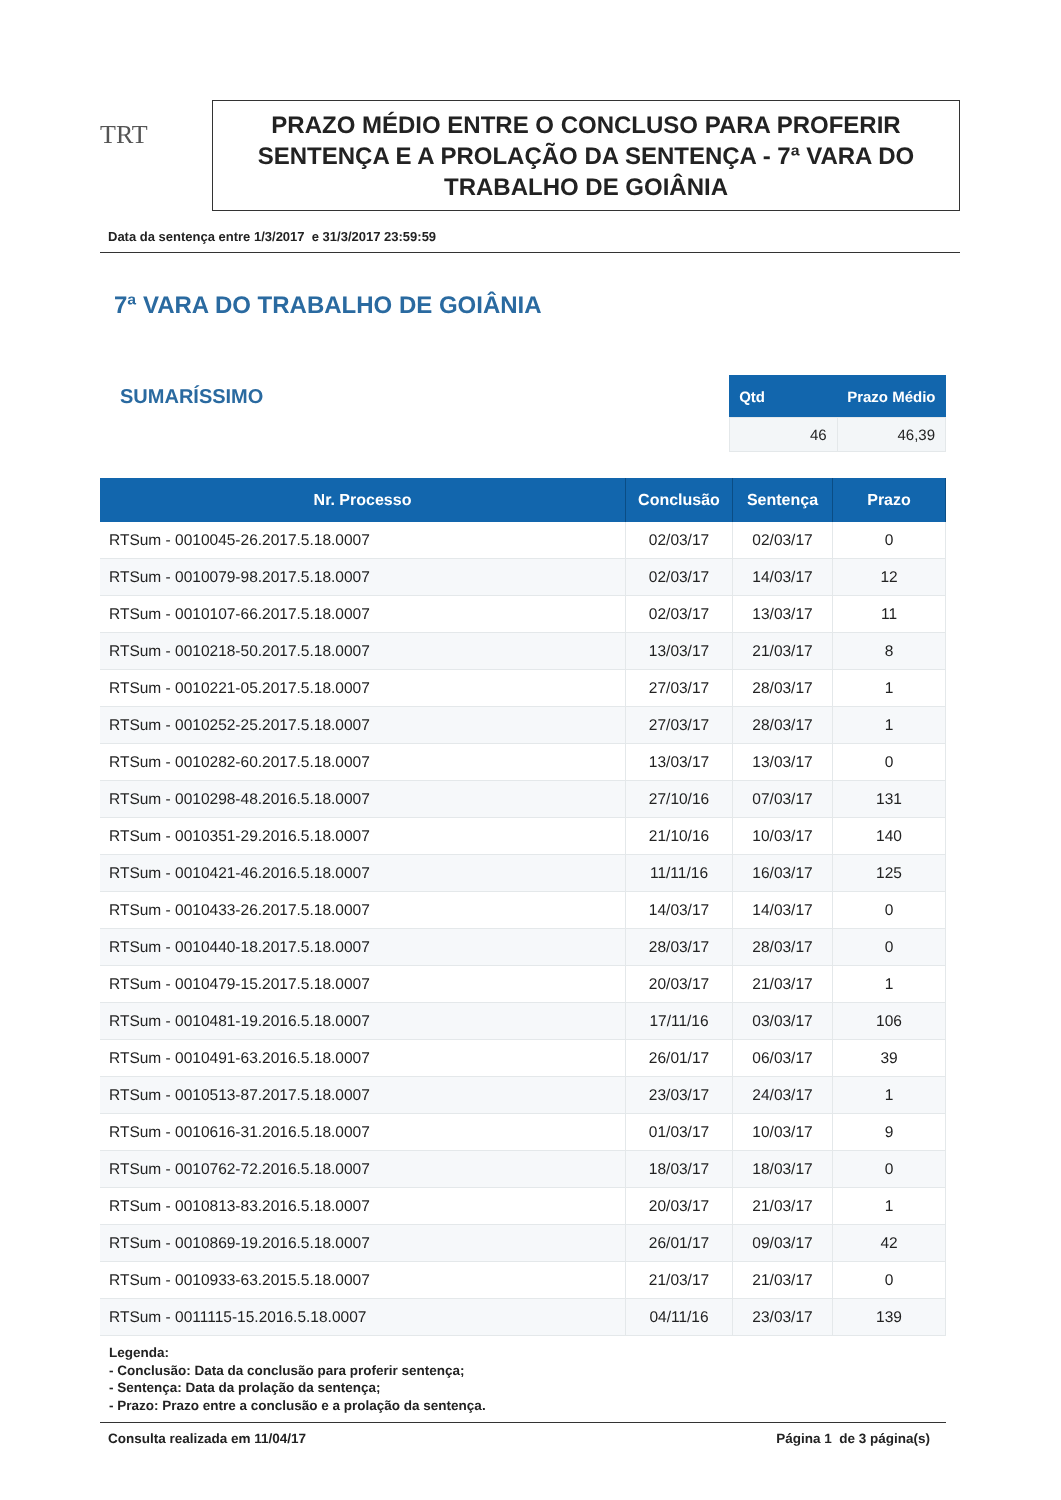TRT
PRAZO MÉDIO ENTRE O CONCLUSO PARA PROFERIR SENTENÇA E A PROLAÇÃO DA SENTENÇA - 7ª VARA DO TRABALHO DE GOIÂNIA
Data da sentença entre 1/3/2017 e 31/3/2017 23:59:59
7ª VARA DO TRABALHO DE GOIÂNIA
SUMARÍSSIMO
| Qtd | Prazo Médio |
| --- | --- |
| 46 | 46,39 |
| Nr. Processo | Conclusão | Sentença | Prazo |
| --- | --- | --- | --- |
| RTSum - 0010045-26.2017.5.18.0007 | 02/03/17 | 02/03/17 | 0 |
| RTSum - 0010079-98.2017.5.18.0007 | 02/03/17 | 14/03/17 | 12 |
| RTSum - 0010107-66.2017.5.18.0007 | 02/03/17 | 13/03/17 | 11 |
| RTSum - 0010218-50.2017.5.18.0007 | 13/03/17 | 21/03/17 | 8 |
| RTSum - 0010221-05.2017.5.18.0007 | 27/03/17 | 28/03/17 | 1 |
| RTSum - 0010252-25.2017.5.18.0007 | 27/03/17 | 28/03/17 | 1 |
| RTSum - 0010282-60.2017.5.18.0007 | 13/03/17 | 13/03/17 | 0 |
| RTSum - 0010298-48.2016.5.18.0007 | 27/10/16 | 07/03/17 | 131 |
| RTSum - 0010351-29.2016.5.18.0007 | 21/10/16 | 10/03/17 | 140 |
| RTSum - 0010421-46.2016.5.18.0007 | 11/11/16 | 16/03/17 | 125 |
| RTSum - 0010433-26.2017.5.18.0007 | 14/03/17 | 14/03/17 | 0 |
| RTSum - 0010440-18.2017.5.18.0007 | 28/03/17 | 28/03/17 | 0 |
| RTSum - 0010479-15.2017.5.18.0007 | 20/03/17 | 21/03/17 | 1 |
| RTSum - 0010481-19.2016.5.18.0007 | 17/11/16 | 03/03/17 | 106 |
| RTSum - 0010491-63.2016.5.18.0007 | 26/01/17 | 06/03/17 | 39 |
| RTSum - 0010513-87.2017.5.18.0007 | 23/03/17 | 24/03/17 | 1 |
| RTSum - 0010616-31.2016.5.18.0007 | 01/03/17 | 10/03/17 | 9 |
| RTSum - 0010762-72.2016.5.18.0007 | 18/03/17 | 18/03/17 | 0 |
| RTSum - 0010813-83.2016.5.18.0007 | 20/03/17 | 21/03/17 | 1 |
| RTSum - 0010869-19.2016.5.18.0007 | 26/01/17 | 09/03/17 | 42 |
| RTSum - 0010933-63.2015.5.18.0007 | 21/03/17 | 21/03/17 | 0 |
| RTSum - 0011115-15.2016.5.18.0007 | 04/11/16 | 23/03/17 | 139 |
Legenda:
- Conclusão: Data da conclusão para proferir sentença;
- Sentença: Data da prolação da sentença;
- Prazo: Prazo entre a conclusão e a prolação da sentença.
Consulta realizada em 11/04/17 Página 1 de 3 página(s)